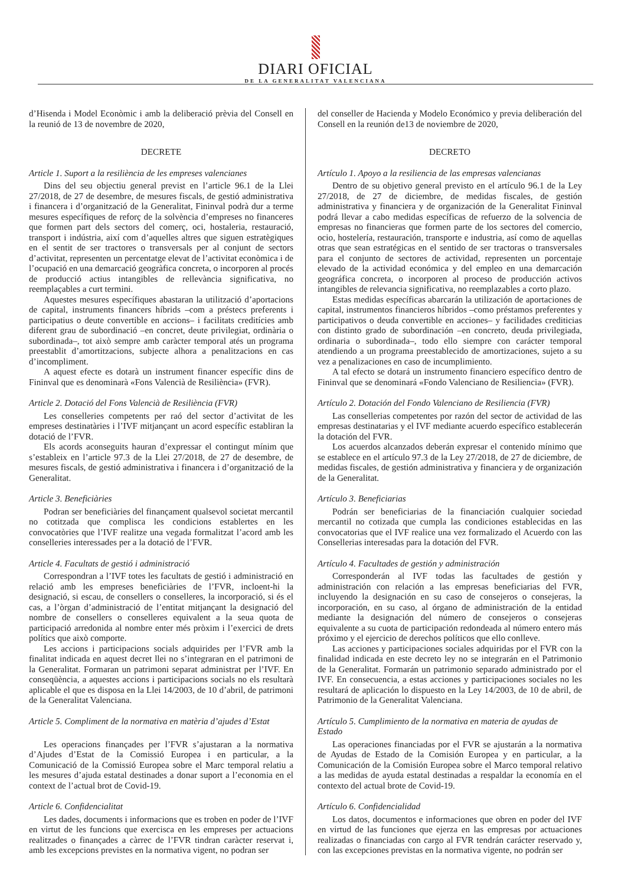DIARI OFICIAL
DE LA GENERALITAT VALENCIANA
d’Hisenda i Model Econòmic i amb la deliberació prèvia del Consell en la reunió de 13 de novembre de 2020,
DECRETE
Article 1. Suport a la resiliència de les empreses valencianes
Dins del seu objectiu general previst en l’article 96.1 de la Llei 27/2018, de 27 de desembre, de mesures fiscals, de gestió administrativa i financera i d’organització de la Generalitat, Fininval podrà dur a terme mesures específiques de reforç de la solvència d’empreses no financeres que formen part dels sectors del comerç, oci, hostaleria, restauració, transport i indústria, així com d’aquelles altres que siguen estratègiques en el sentit de ser tractores o transversals per al conjunt de sectors d’activitat, representen un percentatge elevat de l’activitat econòmica i de l’ocupació en una demarcació geogràfica concreta, o incorporen al procés de producció actius intangibles de rellevància significativa, no reemplaçables a curt termini.
Aquestes mesures específiques abastaran la utilització d’aportacions de capital, instruments financers híbrids –com a préstecs preferents i participatius o deute convertible en accions– i facilitats creditícies amb diferent grau de subordinació –en concret, deute privilegiat, ordinària o subordinada–, tot això sempre amb caràcter temporal atés un programa preestablit d’amortitzacions, subjecte alhora a penalitzacions en cas d’incompliment.
A aquest efecte es dotarà un instrument financer específic dins de Fininval que es denominarà «Fons Valencià de Resiliència» (FVR).
Article 2. Dotació del Fons Valencià de Resiliència (FVR)
Les conselleries competents per raó del sector d’activitat de les empreses destinatàries i l’IVF mitjançant un acord específic establiran la dotació de l’FVR.
Els acords aconseguits hauran d’expressar el contingut mínim que s’estableix en l’article 97.3 de la Llei 27/2018, de 27 de desembre, de mesures fiscals, de gestió administrativa i financera i d’organització de la Generalitat.
Article 3. Beneficiàries
Podran ser beneficiàries del finançament qualsevol societat mercantil no cotitzada que complisca les condicions establertes en les convocatòries que l’IVF realitze una vegada formalitzat l’acord amb les conselleries interessades per a la dotació de l’FVR.
Article 4. Facultats de gestió i administració
Correspondran a l’IVF totes les facultats de gestió i administració en relació amb les empreses beneficiàries de l’FVR, incloent-hi la designació, si escau, de consellers o conselleres, la incorporació, si és el cas, a l’òrgan d’administració de l’entitat mitjançant la designació del nombre de consellers o conselleres equivalent a la seua quota de participació arredonida al nombre enter més pròxim i l’exercici de drets polítics que això comporte.
Les accions i participacions socials adquirides per l’FVR amb la finalitat indicada en aquest decret llei no s’integraran en el patrimoni de la Generalitat. Formaran un patrimoni separat administrat per l’IVF. En conseqüència, a aquestes accions i participacions socials no els resultarà aplicable el que es disposa en la Llei 14/2003, de 10 d’abril, de patrimoni de la Generalitat Valenciana.
Article 5. Compliment de la normativa en matèria d’ajudes d’Estat
Les operacions finançades per l’FVR s’ajustaran a la normativa d’Ajudes d’Estat de la Comissió Europea i en particular, a la Comunicació de la Comissió Europea sobre el Marc temporal relatiu a les mesures d’ajuda estatal destinades a donar suport a l’economia en el context de l’actual brot de Covid-19.
Article 6. Confidencialitat
Les dades, documents i informacions que es troben en poder de l’IVF en virtut de les funcions que exercisca en les empreses per actuacions realitzades o finançades a càrrec de l’FVR tindran caràcter reservat i, amb les excepcions previstes en la normativa vigent, no podran ser
del conseller de Hacienda y Modelo Económico y previa deliberación del Consell en la reunión de13 de noviembre de 2020,
DECRETO
Artículo 1. Apoyo a la resiliencia de las empresas valencianas
Dentro de su objetivo general previsto en el artículo 96.1 de la Ley 27/2018, de 27 de diciembre, de medidas fiscales, de gestión administrativa y financiera y de organización de la Generalitat Fininval podrá llevar a cabo medidas específicas de refuerzo de la solvencia de empresas no financieras que formen parte de los sectores del comercio, ocio, hostelería, restauración, transporte e industria, así como de aquellas otras que sean estratégicas en el sentido de ser tractoras o transversales para el conjunto de sectores de actividad, representen un porcentaje elevado de la actividad económica y del empleo en una demarcación geográfica concreta, o incorporen al proceso de producción activos intangibles de relevancia significativa, no reemplazables a corto plazo.
Estas medidas específicas abarcarán la utilización de aportaciones de capital, instrumentos financieros híbridos –como préstamos preferentes y participativos o deuda convertible en acciones– y facilidades crediticias con distinto grado de subordinación –en concreto, deuda privilegiada, ordinaria o subordinada–, todo ello siempre con carácter temporal atendiendo a un programa preestablecido de amortizaciones, sujeto a su vez a penalizaciones en caso de incumplimiento.
A tal efecto se dotará un instrumento financiero específico dentro de Fininval que se denominará «Fondo Valenciano de Resiliencia» (FVR).
Artículo 2. Dotación del Fondo Valenciano de Resiliencia (FVR)
Las consellerias competentes por razón del sector de actividad de las empresas destinatarias y el IVF mediante acuerdo específico establecerán la dotación del FVR.
Los acuerdos alcanzados deberán expresar el contenido mínimo que se establece en el artículo 97.3 de la Ley 27/2018, de 27 de diciembre, de medidas fiscales, de gestión administrativa y financiera y de organización de la Generalitat.
Artículo 3. Beneficiarias
Podrán ser beneficiarias de la financiación cualquier sociedad mercantil no cotizada que cumpla las condiciones establecidas en las convocatorias que el IVF realice una vez formalizado el Acuerdo con las Consellerias interesadas para la dotación del FVR.
Artículo 4. Facultades de gestión y administración
Corresponderán al IVF todas las facultades de gestión y administración con relación a las empresas beneficiarias del FVR, incluyendo la designación en su caso de consejeros o consejeras, la incorporación, en su caso, al órgano de administración de la entidad mediante la designación del número de consejeros o consejeras equivalente a su cuota de participación redondeada al número entero más próximo y el ejercicio de derechos políticos que ello conlleve.
Las acciones y participaciones sociales adquiridas por el FVR con la finalidad indicada en este decreto ley no se integrarán en el Patrimonio de la Generalitat. Formarán un patrimonio separado administrado por el IVF. En consecuencia, a estas acciones y participaciones sociales no les resultará de aplicación lo dispuesto en la Ley 14/2003, de 10 de abril, de Patrimonio de la Generalitat Valenciana.
Artículo 5. Cumplimiento de la normativa en materia de ayudas de Estado
Las operaciones financiadas por el FVR se ajustarán a la normativa de Ayudas de Estado de la Comisión Europea y en particular, a la Comunicación de la Comisión Europea sobre el Marco temporal relativo a las medidas de ayuda estatal destinadas a respaldar la economía en el contexto del actual brote de Covid-19.
Artículo 6. Confidencialidad
Los datos, documentos e informaciones que obren en poder del IVF en virtud de las funciones que ejerza en las empresas por actuaciones realizadas o financiadas con cargo al FVR tendrán carácter reservado y, con las excepciones previstas en la normativa vigente, no podrán ser